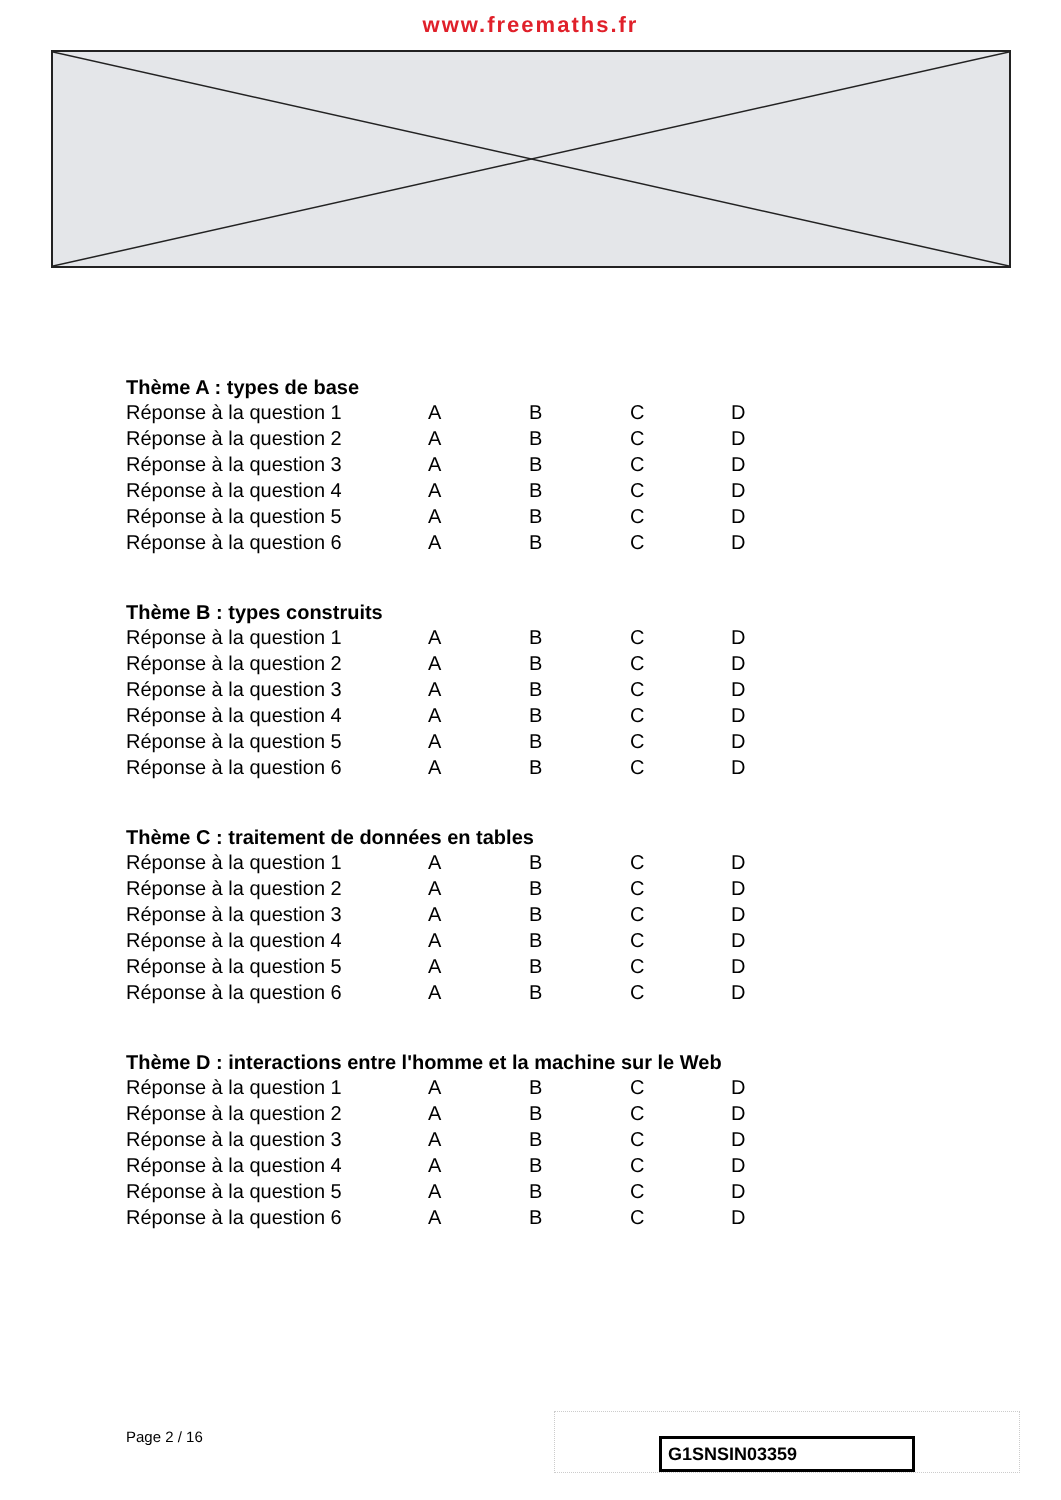www.freemaths.fr
Thème A : types de base
| Réponse à la question 1 | A | B | C | D |
| Réponse à la question 2 | A | B | C | D |
| Réponse à la question 3 | A | B | C | D |
| Réponse à la question 4 | A | B | C | D |
| Réponse à la question 5 | A | B | C | D |
| Réponse à la question 6 | A | B | C | D |
Thème B : types construits
| Réponse à la question 1 | A | B | C | D |
| Réponse à la question 2 | A | B | C | D |
| Réponse à la question 3 | A | B | C | D |
| Réponse à la question 4 | A | B | C | D |
| Réponse à la question 5 | A | B | C | D |
| Réponse à la question 6 | A | B | C | D |
Thème C : traitement de données en tables
| Réponse à la question 1 | A | B | C | D |
| Réponse à la question 2 | A | B | C | D |
| Réponse à la question 3 | A | B | C | D |
| Réponse à la question 4 | A | B | C | D |
| Réponse à la question 5 | A | B | C | D |
| Réponse à la question 6 | A | B | C | D |
Thème D : interactions entre l'homme et la machine sur le Web
| Réponse à la question 1 | A | B | C | D |
| Réponse à la question 2 | A | B | C | D |
| Réponse à la question 3 | A | B | C | D |
| Réponse à la question 4 | A | B | C | D |
| Réponse à la question 5 | A | B | C | D |
| Réponse à la question 6 | A | B | C | D |
Page 2 / 16 G1SNSIN03359